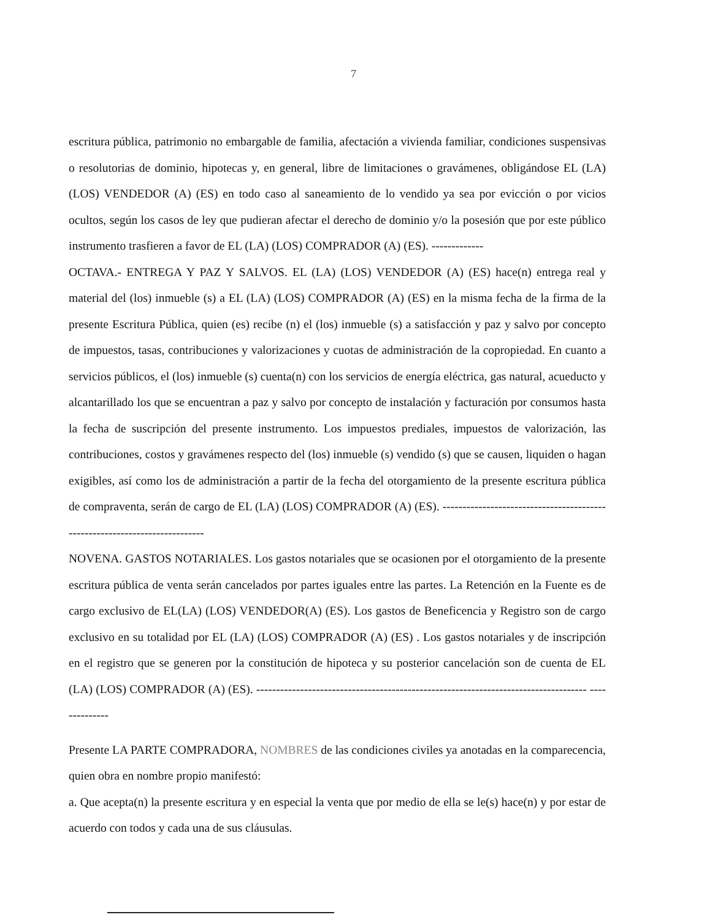7
escritura pública, patrimonio no embargable de familia, afectación a vivienda familiar, condiciones suspensivas o resolutorias de dominio, hipotecas y, en general, libre de limitaciones o gravámenes, obligándose EL (LA) (LOS) VENDEDOR (A) (ES) en todo caso al saneamiento de lo vendido ya sea por evicción o por vicios ocultos, según los casos de ley que pudieran afectar el derecho de dominio y/o la posesión que por este público instrumento trasfieren a favor de EL (LA) (LOS) COMPRADOR (A) (ES). -------------
OCTAVA.- ENTREGA Y PAZ Y SALVOS. EL (LA) (LOS) VENDEDOR (A) (ES) hace(n) entrega real y material del (los) inmueble (s) a EL (LA) (LOS) COMPRADOR (A) (ES) en la misma fecha de la firma de la presente Escritura Pública, quien (es) recibe (n) el (los) inmueble (s) a satisfacción y paz y salvo por concepto de impuestos, tasas, contribuciones y valorizaciones y cuotas de administración de la copropiedad. En cuanto a servicios públicos, el (los) inmueble (s) cuenta(n) con los servicios de energía eléctrica, gas natural, acueducto y alcantarillado los que se encuentran a paz y salvo por concepto de instalación y facturación por consumos hasta la fecha de suscripción del presente instrumento. Los impuestos prediales, impuestos de valorización, las contribuciones, costos y gravámenes respecto del (los) inmueble (s) vendido (s) que se causen, liquiden o hagan exigibles, así como los de administración a partir de la fecha del otorgamiento de la presente escritura pública de compraventa, serán de cargo de EL (LA) (LOS) COMPRADOR (A) (ES). ---------------------------------------------------------------------------
NOVENA. GASTOS NOTARIALES. Los gastos notariales que se ocasionen por el otorgamiento de la presente escritura pública de venta serán cancelados por partes iguales entre las partes. La Retención en la Fuente es de cargo exclusivo de EL(LA) (LOS) VENDEDOR(A) (ES). Los gastos de Beneficencia y Registro son de cargo exclusivo en su totalidad por EL (LA) (LOS) COMPRADOR (A) (ES) . Los gastos notariales y de inscripción en el registro que se generen por la constitución de hipoteca y su posterior cancelación son de cuenta de EL (LA) (LOS) COMPRADOR (A) (ES). ----------------------------------------------------------------------------------- --------------
Presente LA PARTE COMPRADORA, NOMBRES de las condiciones civiles ya anotadas en la comparecencia, quien obra en nombre propio manifestó:
a. Que acepta(n) la presente escritura y en especial la venta que por medio de ella se le(s) hace(n) y por estar de acuerdo con todos y cada una de sus cláusulas.